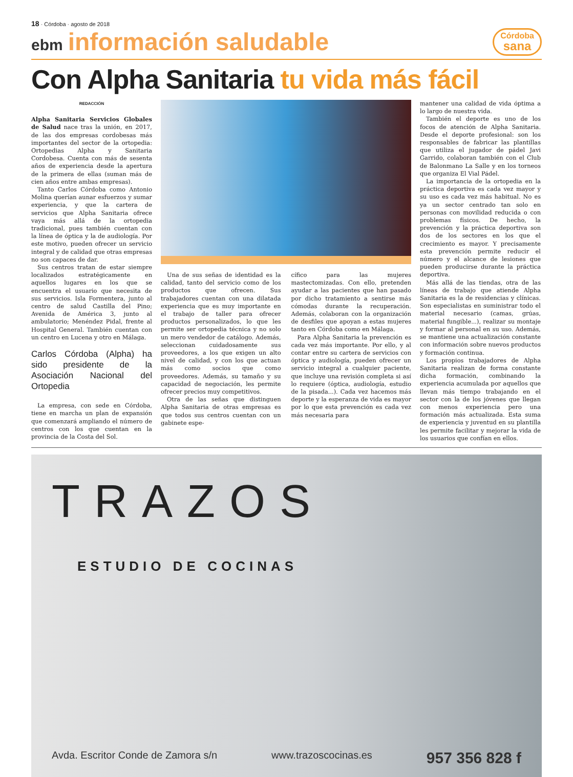18 · Córdoba · agosto de 2018
ebm información saludable
Córdoba
sana
Con Alpha Sanitaria tu vida más fácil
REDACCIÓN
Alpha Sanitaria Servicios Globales de Salud nace tras la unión, en 2017, de las dos empresas cordobesas más importantes del sector de la ortopedia: Ortopedias Alpha y Sanitaria Cordobesa. Cuenta con más de sesenta años de experiencia desde la apertura de la primera de ellas (suman más de cien años entre ambas empresas).
Tanto Carlos Córdoba como Antonio Molina querían aunar esfuerzos y sumar experiencia, y que la cartera de servicios que Alpha Sanitaria ofrece vaya más allá de la ortopedia tradicional, pues también cuentan con la línea de óptica y la de audiología. Por este motivo, pueden ofrecer un servicio integral y de calidad que otras empresas no son capaces de dar.
Sus centros tratan de estar siempre localizados estratégicamente en aquellos lugares en los que se encuentra el usuario que necesita de sus servicios. Isla Formentera, junto al centro de salud Castilla del Pino; Avenida de América 3, junto al ambulatorio; Menéndez Pidal, frente al Hospital General. También cuentan con un centro en Lucena y otro en Málaga.
Carlos Córdoba (Alpha) ha sido presidente de la Asociación Nacional del Ortopedia
La empresa, con sede en Córdoba, tiene en marcha un plan de expansión que comenzará ampliando el número de centros con los que cuentan en la provincia de la Costa del Sol.
Una de sus señas de identidad es la calidad, tanto del servicio como de los productos que ofrecen. Sus trabajadores cuentan con una dilatada experiencia que es muy importante en el trabajo de taller para ofrecer productos personalizados, lo que les permite ser ortopedia técnica y no solo un mero vendedor de catálogo. Además, seleccionan cuidadosamente sus proveedores, a los que exigen un alto nivel de calidad, y con los que actuan más como socios que como proveedores. Además, su tamaño y su capacidad de negociación, les permite ofrecer precios muy competitivos.
Otra de las señas que distinguen Alpha Sanitaria de otras empresas es que todos sus centros cuentan con un gabinete espe-
cífico para las mujeres mastectomizadas. Con ello, pretenden ayudar a las pacientes que han pasado por dicho tratamiento a sentirse más cómodas durante la recuperación. Además, colaboran con la organización de desfiles que apoyan a estas mujeres tanto en Córdoba como en Málaga.
Para Alpha Sanitaria la prevención es cada vez más importante. Por ello, y al contar entre su cartera de servicios con óptica y audiología, pueden ofrecer un servicio integral a cualquier paciente, que incluye una revisión completa si así lo requiere (óptica, audiología, estudio de la pisada...). Cada vez hacemos más deporte y la esperanza de vida es mayor por lo que esta prevención es cada vez más necesaria para
mantener una calidad de vida óptima a lo largo de nuestra vida.
También el deporte es uno de los focos de atención de Alpha Sanitaria. Desde el deporte profesional: son los responsables de fabricar las plantillas que utiliza el jugador de pádel Javi Garrido, colaboran también con el Club de Balonmano La Salle y en los torneos que organiza El Vial Pádel.
La importancia de la ortopedia en la práctica deportiva es cada vez mayor y su uso es cada vez más habitual. No es ya un sector centrado tan solo en personas con movilidad reducida o con problemas físicos. De hecho, la prevención y la práctica deportiva son dos de los sectores en los que el crecimiento es mayor. Y precisamente esta prevención permite reducir el número y el alcance de lesiones que pueden producirse durante la práctica deportiva.
Más allá de las tiendas, otra de las líneas de trabajo que atiende Alpha Sanitaria es la de residencias y clínicas. Son especialistas en suministrar todo el material necesario (camas, grúas, material fungible...), realizar su montaje y formar al personal en su uso. Además, se mantiene una actualización constante con información sobre nuevos productos y formación continua.
Los propios trabajadores de Alpha Sanitaria realizan de forma constante dicha formación, combinando la experiencia acumulada por aquellos que llevan más tiempo trabajando en el sector con la de los jóvenes que llegan con menos experiencia pero una formación más actualizada. Esta suma de experiencia y juventud en su plantilla les permite facilitar y mejorar la vida de los usuarios que confían en ellos.
TRAZOS
ESTUDIO DE COCINAS
Avda. Escritor Conde de Zamora s/n www.trazoscocinas.es 957 356 828 f